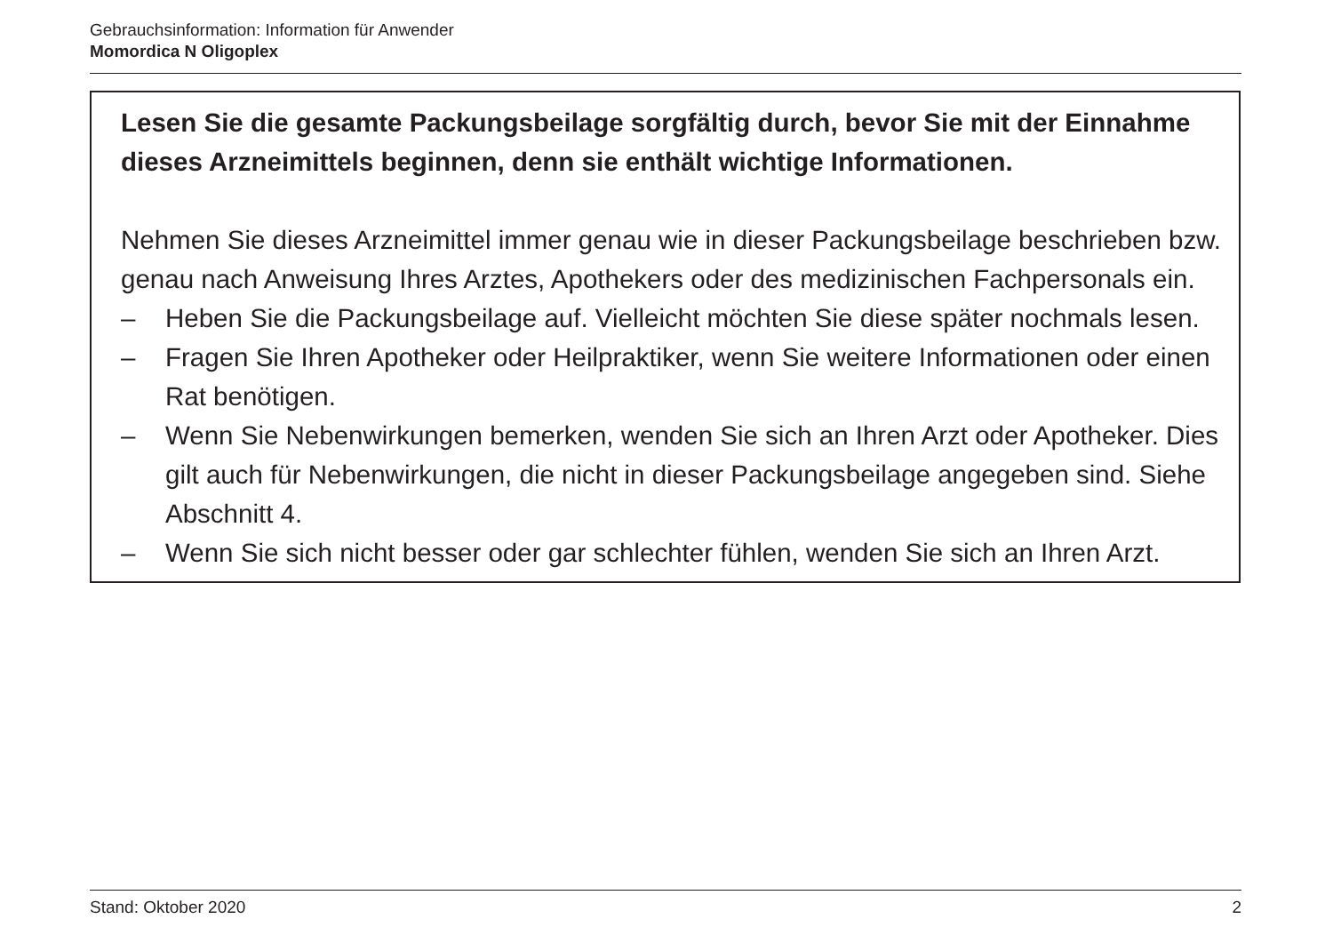Gebrauchsinformation: Information für Anwender
Momordica N Oligoplex
Lesen Sie die gesamte Packungsbeilage sorgfältig durch, bevor Sie mit der Einnahme dieses Arzneimittels beginnen, denn sie enthält wichtige Informationen.
Nehmen Sie dieses Arzneimittel immer genau wie in dieser Packungsbeilage beschrieben bzw. genau nach Anweisung Ihres Arztes, Apothekers oder des medizinischen Fachpersonals ein.
– Heben Sie die Packungsbeilage auf. Vielleicht möchten Sie diese später nochmals lesen.
– Fragen Sie Ihren Apotheker oder Heilpraktiker, wenn Sie weitere Informationen oder einen Rat benötigen.
– Wenn Sie Nebenwirkungen bemerken, wenden Sie sich an Ihren Arzt oder Apotheker. Dies gilt auch für Nebenwirkungen, die nicht in dieser Packungsbeilage angegeben sind. Siehe Abschnitt 4.
– Wenn Sie sich nicht besser oder gar schlechter fühlen, wenden Sie sich an Ihren Arzt.
Stand: Oktober 2020 2